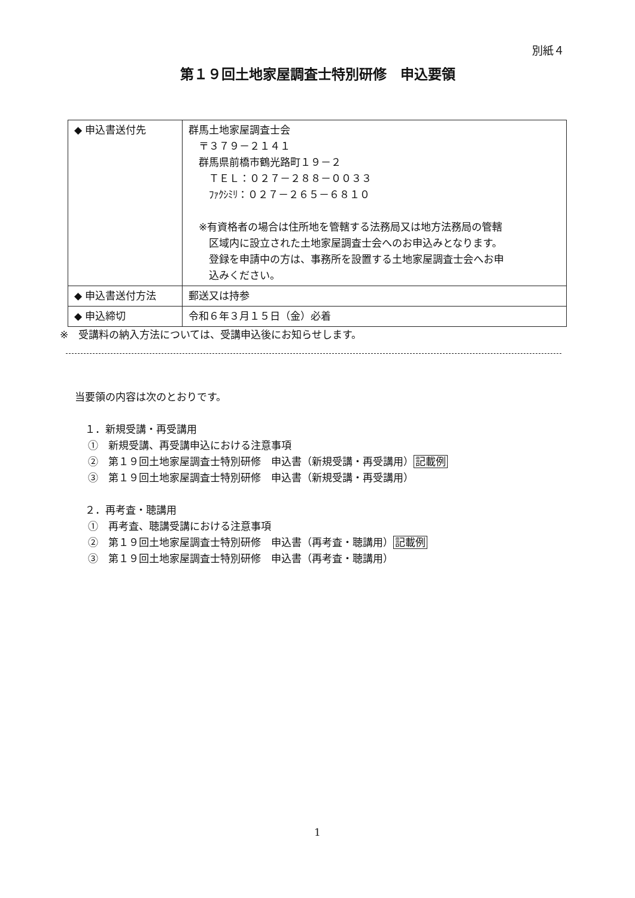別紙４
第１９回土地家屋調査士特別研修　申込要領
| ◆ 申込書送付先 | 群馬土地家屋調査士会 〒３７９－２１４１ 群馬県前橋市鶴光路町１９－２ ＴＥＬ：０２７－２８８－００３３ ﾌｧｸｼﾐﾘ：０２７－２６５－６８１０ ※有資格者の場合は住所地を管轄する法務局又は地方法務局の管轄 区域内に設立された土地家屋調査士会へのお申込みとなります。 登録を申請中の方は、事務所を設置する土地家屋調査士会へお申 込みください。 |
| ◆ 申込書送付方法 | 郵送又は持参 |
| ◆ 申込締切 | 令和６年３月１５日（金）必着 |
※　受講料の納入方法については、受講申込後にお知らせします。
当要領の内容は次のとおりです。
　１．新規受講・再受講用
　 ①　新規受講、再受講申込における注意事項
　 ②　第１９回土地家屋調査士特別研修　申込書（新規受講・再受講用）記載例
　 ③　第１９回土地家屋調査士特別研修　申込書（新規受講・再受講用）
　２．再考査・聴講用
　 ①　再考査、聴講受講における注意事項
　 ②　第１９回土地家屋調査士特別研修　申込書（再考査・聴講用）記載例
　 ③　第１９回土地家屋調査士特別研修　申込書（再考査・聴講用）
1